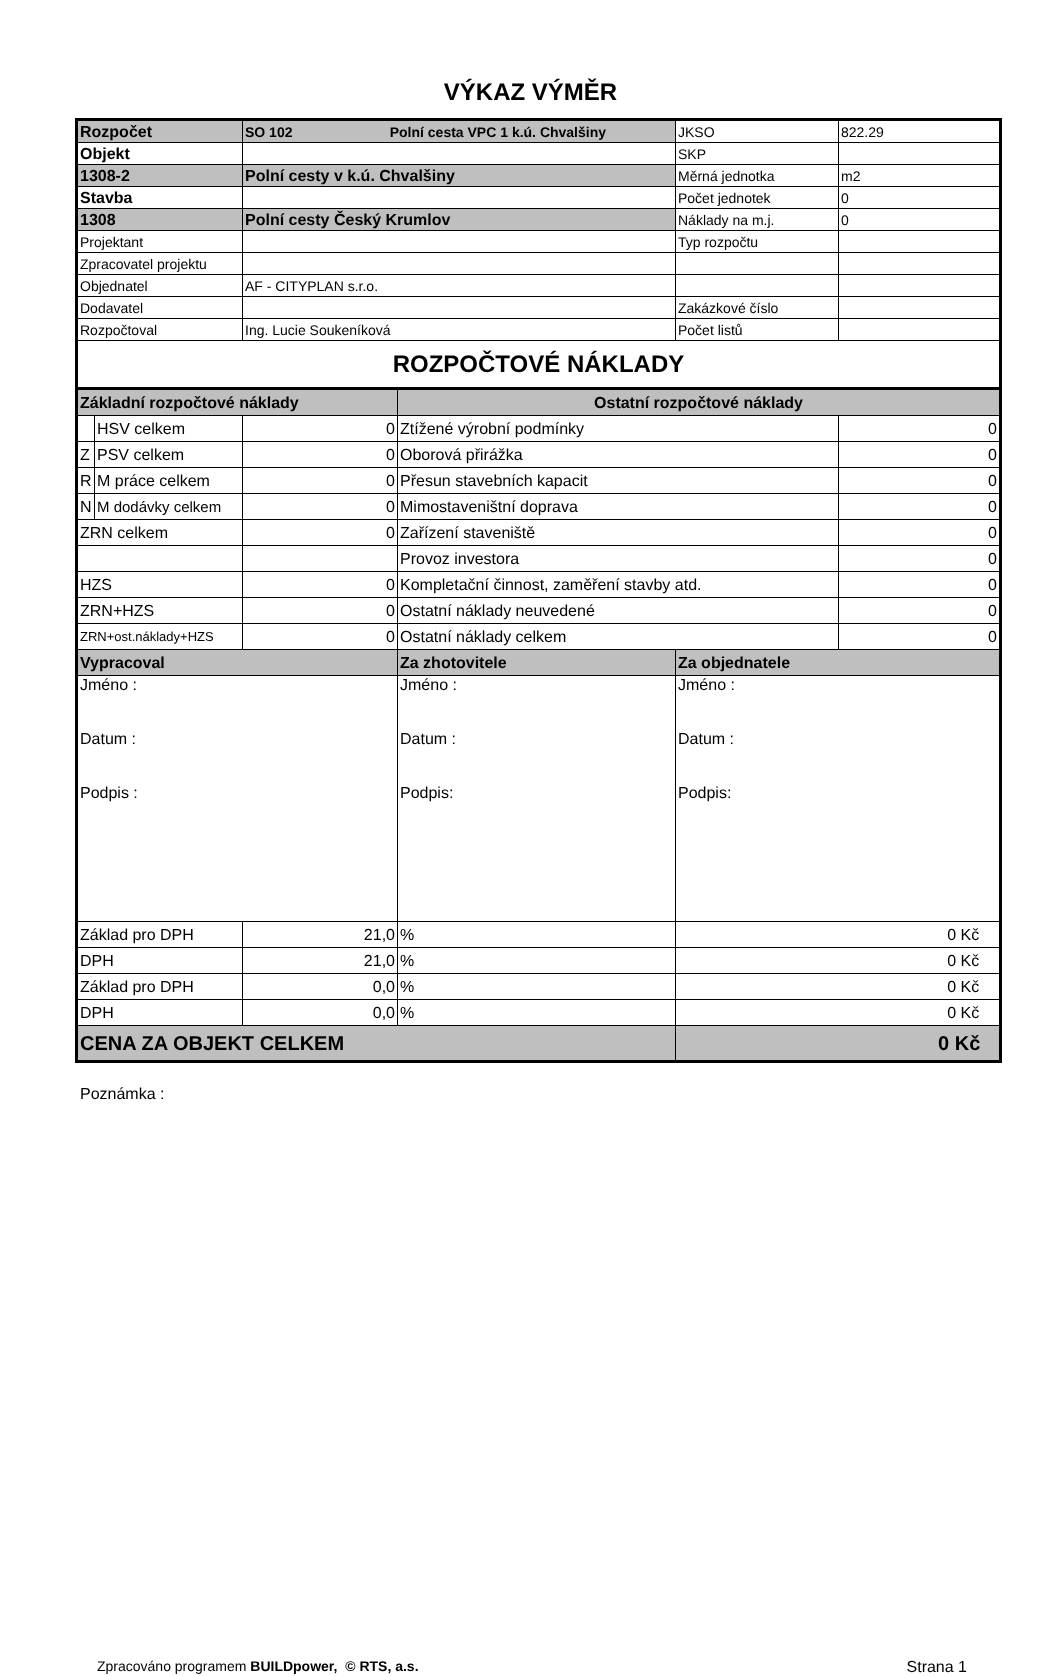VÝKAZ VÝMĚR
| Rozpočet | | SO 102 Polní cesta VPC 1 k.ú. Chvalšiny | | JKSO | 822.29 |
| Objekt | | | | SKP | |
| 1308-2 | | Polní cesty v k.ú. Chvalšiny | | Měrná jednotka | m2 |
| Stavba | | | | Počet jednotek | 0 |
| 1308 | | Polní cesty Český Krumlov | | Náklady na m.j. | 0 |
| Projektant | | | | Typ rozpočtu | |
| Zpracovatel projektu | | | | | |
| Objednatel | | AF - CITYPLAN s.r.o. | | | |
| Dodavatel | | | | Zakázkové číslo | |
| Rozpočtoval | | Ing. Lucie Soukeníková | | Počet listů | |
| ROZPOČTOVÉ NÁKLADY | | | | | |
| Základní rozpočtové náklady | | | Ostatní rozpočtové náklady | | |
| | HSV celkem | 0 | Ztížené výrobní podmínky | | 0 |
| Z | PSV celkem | 0 | Oborová přirážka | | 0 |
| R | M práce celkem | 0 | Přesun stavebních kapacit | | 0 |
| N | M dodávky celkem | 0 | Mimostaveništní doprava | | 0 |
| ZRN celkem | | 0 | Zařízení staveniště | | 0 |
| | | | Provoz investora | | 0 |
| HZS | | 0 | Kompletační činnost, zaměření stavby atd. | | 0 |
| ZRN+HZS | | 0 | Ostatní náklady neuvedené | | 0 |
| ZRN+ost.náklady+HZS | | 0 | Ostatní náklady celkem | | 0 |
| Vypracoval | | | Za zhotovitele | Za objednatele | |
| Jméno : Datum : Podpis : | | | Jméno : Datum : Podpis: | Jméno : Datum : Podpis: | |
| Základ pro DPH | | 21,0 | % | 0 Kč | |
| DPH | | 21,0 | % | 0 Kč | |
| Základ pro DPH | | 0,0 | % | 0 Kč | |
| DPH | | 0,0 | % | 0 Kč | |
| CENA ZA OBJEKT CELKEM | | | | 0 Kč | |
Poznámka :
Zpracováno programem BUILDpower, © RTS, a.s. Strana 1